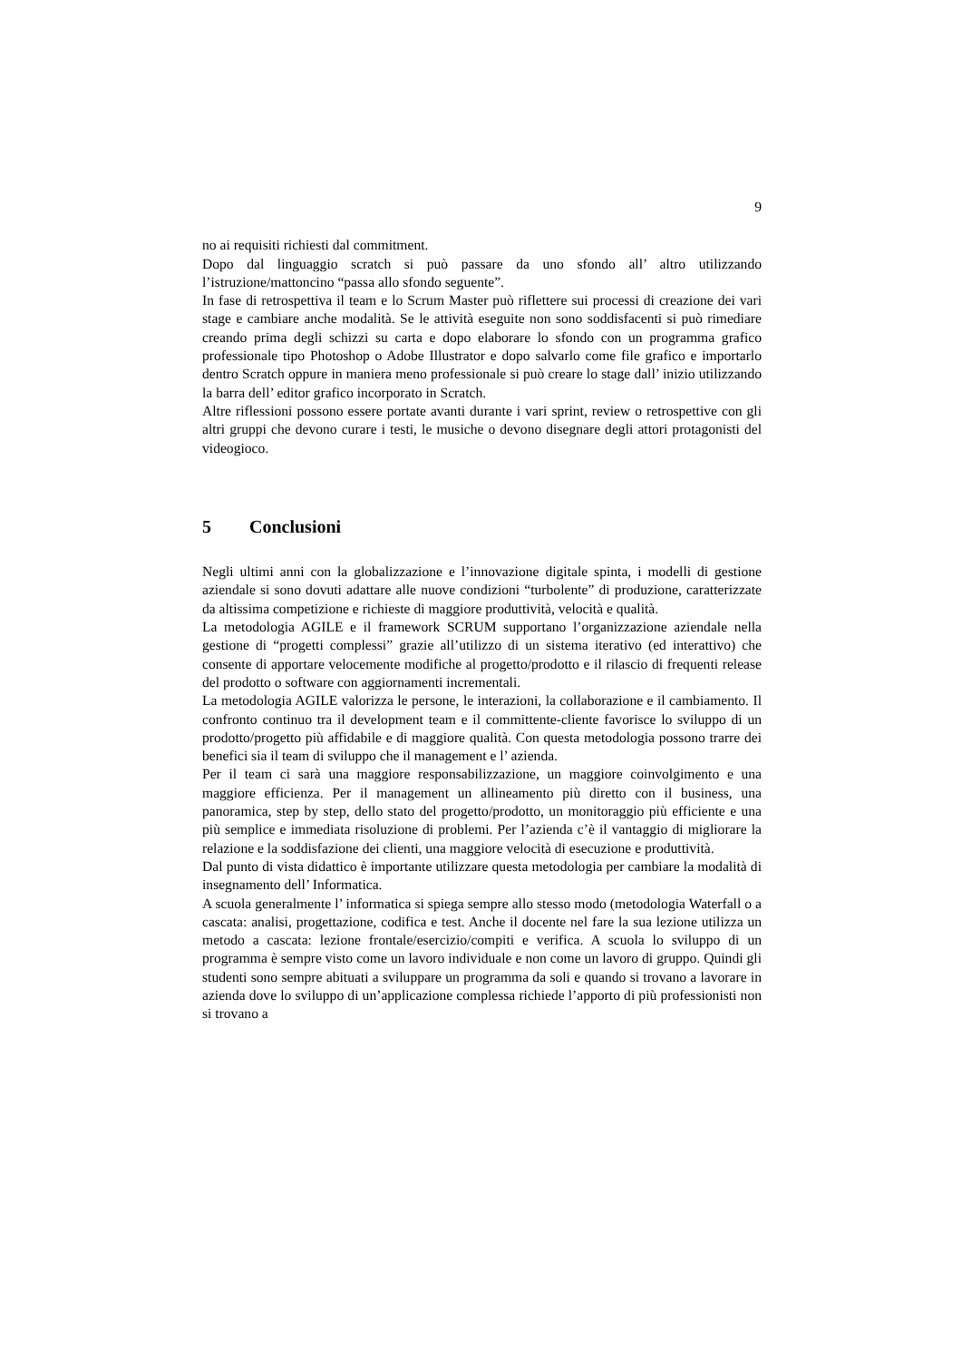9
no ai requisiti richiesti dal commitment.
Dopo dal linguaggio scratch si può passare da uno sfondo all’ altro utilizzando l’istruzione/mattoncino “passa allo sfondo seguente”.
In fase di retrospettiva il team e lo Scrum Master può riflettere sui processi di creazione dei vari stage e cambiare anche modalità. Se le attività eseguite non sono soddisfacenti si può rimediare creando prima degli schizzi su carta e dopo elaborare lo sfondo con un programma grafico professionale tipo Photoshop o Adobe Illustrator e dopo salvarlo come file grafico e importarlo dentro Scratch oppure in maniera meno professionale si può creare lo stage dall’ inizio utilizzando la barra dell’ editor grafico incorporato in Scratch.
Altre riflessioni possono essere portate avanti durante i vari sprint, review o retrospettive con gli altri gruppi che devono curare i testi, le musiche o devono disegnare degli attori protagonisti del videogioco.
5 Conclusioni
Negli ultimi anni con la globalizzazione e l’innovazione digitale spinta, i modelli di gestione aziendale si sono dovuti adattare alle nuove condizioni “turbolente” di produzione, caratterizzate da altissima competizione e richieste di maggiore produttività, velocità e qualità.
La metodologia AGILE e il framework SCRUM supportano l’organizzazione aziendale nella gestione di “progetti complessi” grazie all’utilizzo di un sistema iterativo (ed interattivo) che consente di apportare velocemente modifiche al progetto/prodotto e il rilascio di frequenti release del prodotto o software con aggiornamenti incrementali.
La metodologia AGILE valorizza le persone, le interazioni, la collaborazione e il cambiamento. Il confronto continuo tra il development team e il committente-cliente favorisce lo sviluppo di un prodotto/progetto più affidabile e di maggiore qualità. Con questa metodologia possono trarre dei benefici sia il team di sviluppo che il management e l’ azienda.
Per il team ci sarà una maggiore responsabilizzazione, un maggiore coinvolgimento e una maggiore efficienza. Per il management un allineamento più diretto con il business, una panoramica, step by step, dello stato del progetto/prodotto, un monitoraggio più efficiente e una più semplice e immediata risoluzione di problemi. Per l’azienda c’è il vantaggio di migliorare la relazione e la soddisfazione dei clienti, una maggiore velocità di esecuzione e produttività.
Dal punto di vista didattico è importante utilizzare questa metodologia per cambiare la modalità di insegnamento dell’ Informatica.
A scuola generalmente l’ informatica si spiega sempre allo stesso modo (metodologia Waterfall o a cascata: analisi, progettazione, codifica e test. Anche il docente nel fare la sua lezione utilizza un metodo a cascata: lezione frontale/esercizio/compiti e verifica. A scuola lo sviluppo di un programma è sempre visto come un lavoro individuale e non come un lavoro di gruppo. Quindi gli studenti sono sempre abituati a sviluppare un programma da soli e quando si trovano a lavorare in azienda dove lo sviluppo di un’applicazione complessa richiede l’apporto di più professionisti non si trovano a